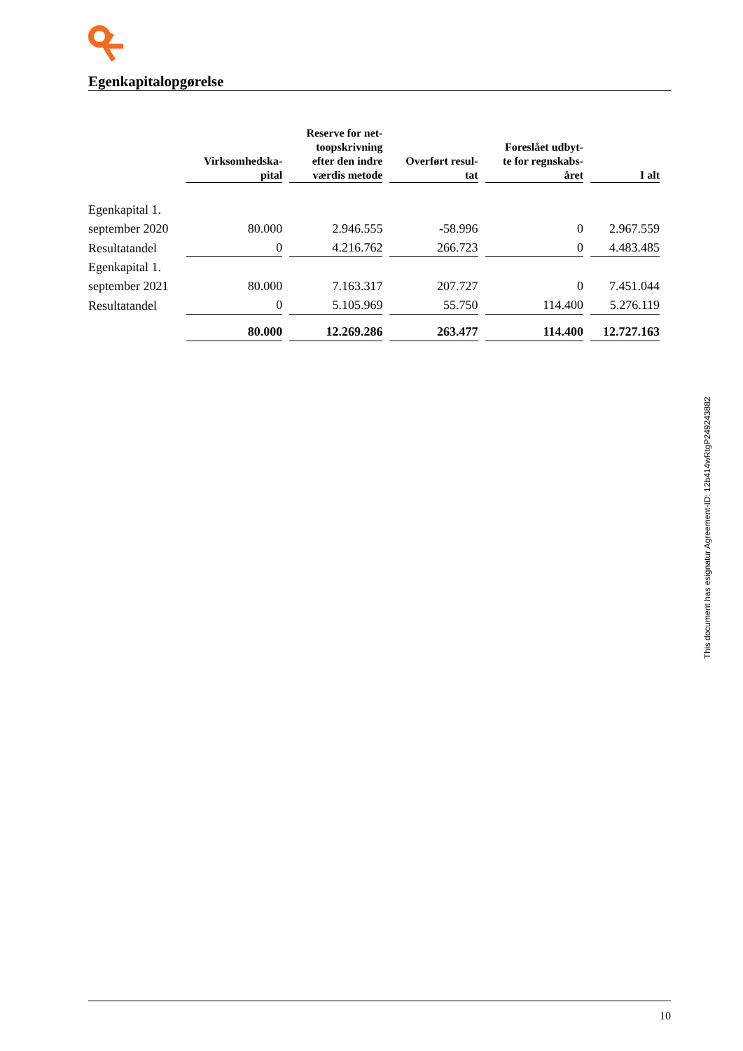Egenkapitalopgørelse
| | Virksomhedska- pital | Reserve for net- toopskrivning efter den indre værdis metode | Overført resul- tat | Foreslået udbyt- te for regnskabs- året | I alt |
| --- | --- | --- | --- | --- | --- |
| Egenkapital 1. | | | | | |
| september 2020 | 80.000 | 2.946.555 | -58.996 | 0 | 2.967.559 |
| Resultatandel | 0 | 4.216.762 | 266.723 | 0 | 4.483.485 |
| Egenkapital 1. | | | | | |
| september 2021 | 80.000 | 7.163.317 | 207.727 | 0 | 7.451.044 |
| Resultatandel | 0 | 5.105.969 | 55.750 | 114.400 | 5.276.119 |
| | 80.000 | 12.269.286 | 263.477 | 114.400 | 12.727.163 |
This document has esignatur Agreement-ID: 12b414wRtgP249243882
10